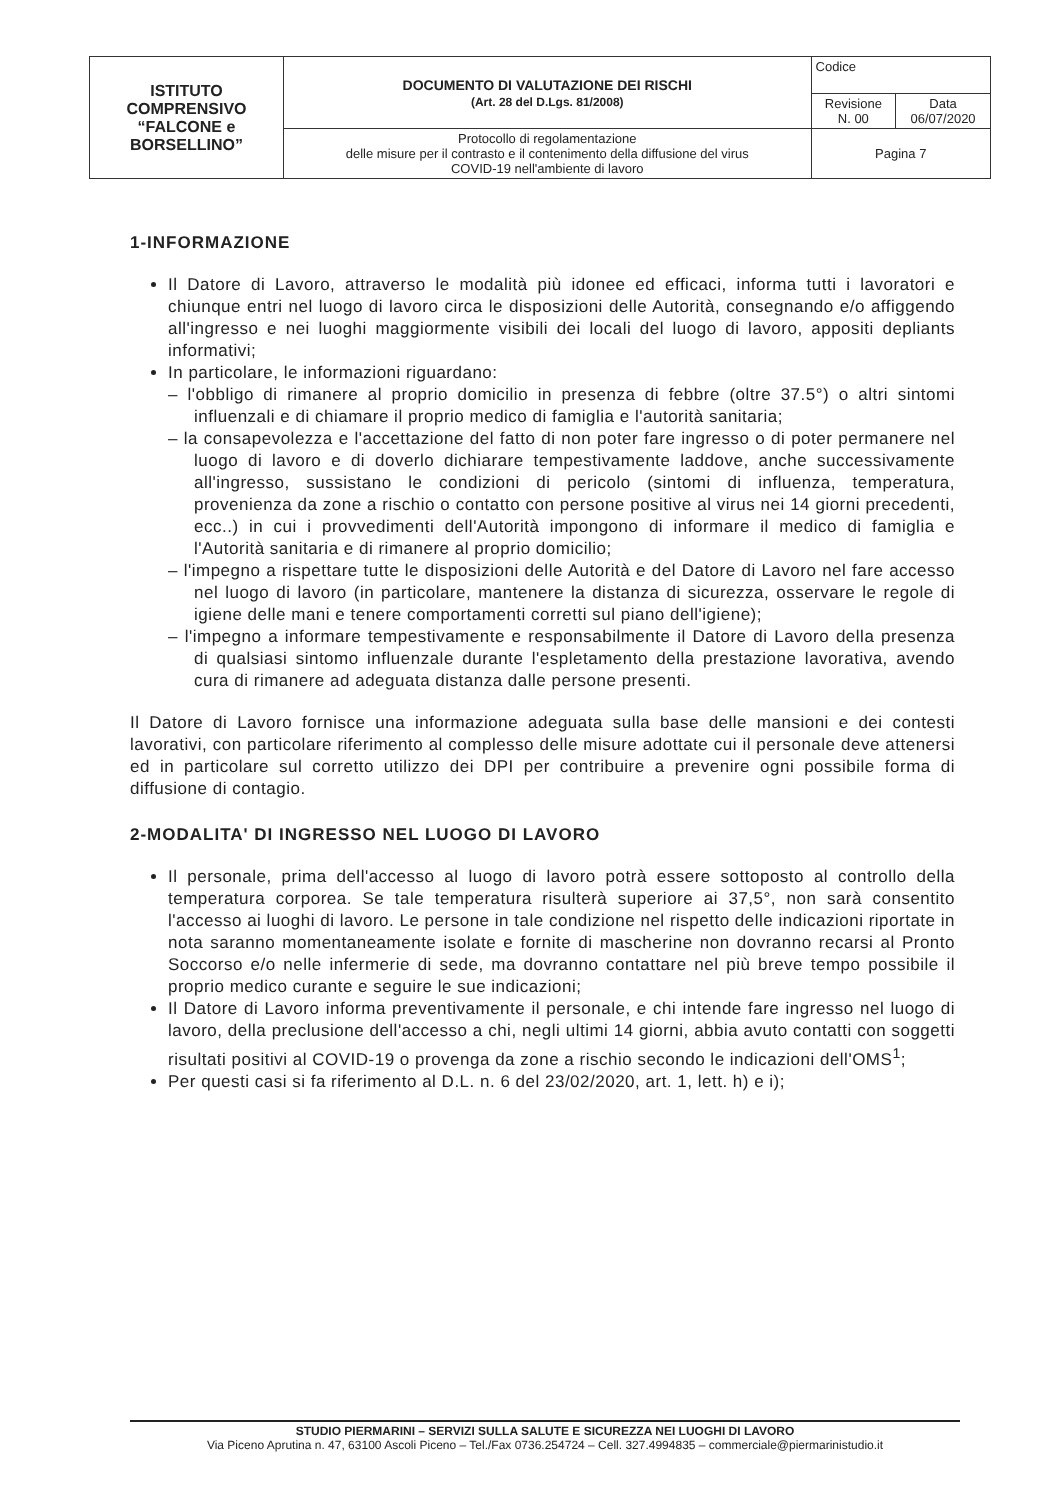| ISTITUTO COMPRENSIVO “FALCONE e BORSELLINO” | DOCUMENTO DI VALUTAZIONE DEI RISCHI (Art. 28 del D.Lgs. 81/2008) | Codice | |
| | | Revisione N. 00 | Data 06/07/2020 |
| | Protocollo di regolamentazione delle misure per il contrasto e il contenimento della diffusione del virus COVID-19 nell'ambiente di lavoro | Pagina 7 | |
1-INFORMAZIONE
Il Datore di Lavoro, attraverso le modalità più idonee ed efficaci, informa tutti i lavoratori e chiunque entri nel luogo di lavoro circa le disposizioni delle Autorità, consegnando e/o affiggendo all'ingresso e nei luoghi maggiormente visibili dei locali del luogo di lavoro, appositi depliants informativi;
In particolare, le informazioni riguardano:
– l'obbligo di rimanere al proprio domicilio in presenza di febbre (oltre 37.5°) o altri sintomi influenzali e di chiamare il proprio medico di famiglia e l'autorità sanitaria;
– la consapevolezza e l'accettazione del fatto di non poter fare ingresso o di poter permanere nel luogo di lavoro e di doverlo dichiarare tempestivamente laddove, anche successivamente all'ingresso, sussistano le condizioni di pericolo (sintomi di influenza, temperatura, provenienza da zone a rischio o contatto con persone positive al virus nei 14 giorni precedenti, ecc..) in cui i provvedimenti dell'Autorità impongono di informare il medico di famiglia e l'Autorità sanitaria e di rimanere al proprio domicilio;
– l'impegno a rispettare tutte le disposizioni delle Autorità e del Datore di Lavoro nel fare accesso nel luogo di lavoro (in particolare, mantenere la distanza di sicurezza, osservare le regole di igiene delle mani e tenere comportamenti corretti sul piano dell'igiene);
– l'impegno a informare tempestivamente e responsabilmente il Datore di Lavoro della presenza di qualsiasi sintomo influenzale durante l'espletamento della prestazione lavorativa, avendo cura di rimanere ad adeguata distanza dalle persone presenti.
Il Datore di Lavoro fornisce una informazione adeguata sulla base delle mansioni e dei contesti lavorativi, con particolare riferimento al complesso delle misure adottate cui il personale deve attenersi ed in particolare sul corretto utilizzo dei DPI per contribuire a prevenire ogni possibile forma di diffusione di contagio.
2-MODALITA' DI INGRESSO NEL LUOGO DI LAVORO
Il personale, prima dell'accesso al luogo di lavoro potrà essere sottoposto al controllo della temperatura corporea. Se tale temperatura risulterà superiore ai 37,5°, non sarà consentito l'accesso ai luoghi di lavoro. Le persone in tale condizione nel rispetto delle indicazioni riportate in nota saranno momentaneamente isolate e fornite di mascherine non dovranno recarsi al Pronto Soccorso e/o nelle infermerie di sede, ma dovranno contattare nel più breve tempo possibile il proprio medico curante e seguire le sue indicazioni;
Il Datore di Lavoro informa preventivamente il personale, e chi intende fare ingresso nel luogo di lavoro, della preclusione dell'accesso a chi, negli ultimi 14 giorni, abbia avuto contatti con soggetti risultati positivi al COVID-19 o provenga da zone a rischio secondo le indicazioni dell'OMS<sup>1</sup>;
Per questi casi si fa riferimento al D.L. n. 6 del 23/02/2020, art. 1, lett. h) e i);
STUDIO PIERMARINI – SERVIZI SULLA SALUTE E SICUREZZA NEI LUOGHI DI LAVORO
Via Piceno Aprutina n. 47, 63100 Ascoli Piceno – Tel./Fax 0736.254724 – Cell. 327.4994835 – commerciale@piermarinistudio.it